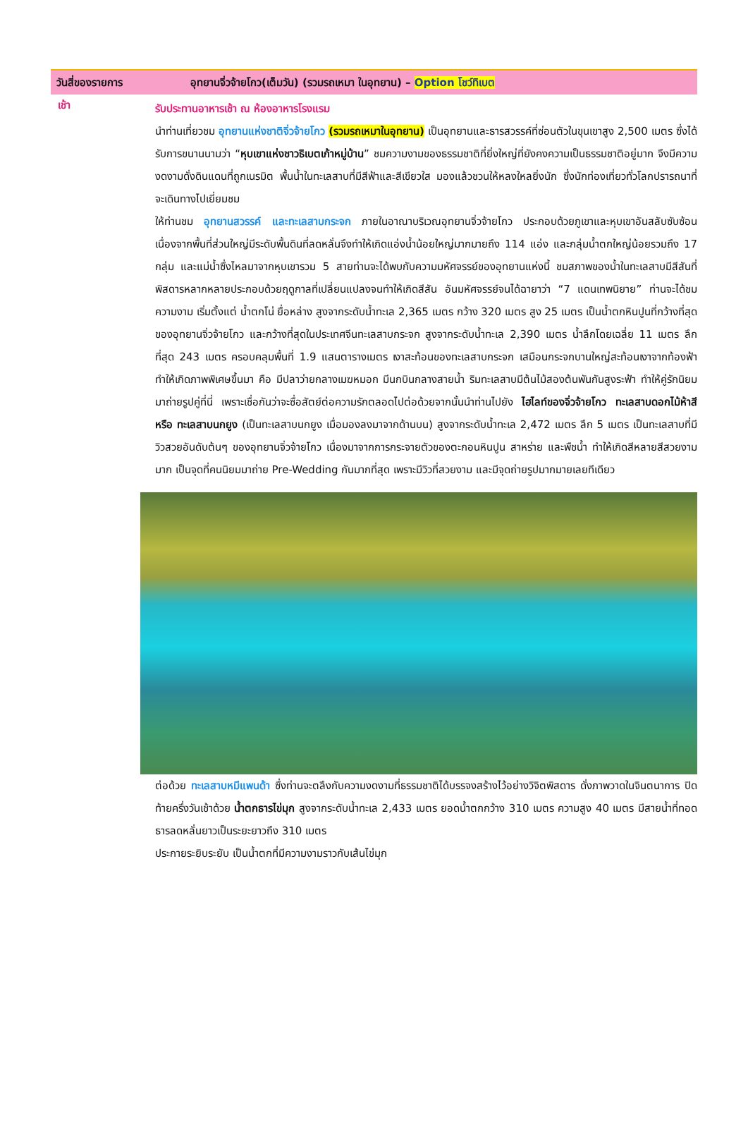วันสี่ของรายการ อุทยานจิ่วจ้ายโกว(เต็มวัน) (รวมรถเหมา ในอุทยาน) – Option โชว์ทิเบต
เช้า
รับประทานอาหารเช้า ณ ห้องอาหารโรงแรม
นำท่านเที่ยวชม อุทยานแห่งชาติจิ่วจ้ายโกว (รวมรถเหมาในอุทยาน) เป็นอุทยานและธารสวรรค์ที่ซ่อนตัวในขุนเขาสูง 2,500 เมตร ซึ่งได้รับการขนานนามว่า “หุบเขาแห่งชาวธิเบตเก้าหมู่บ้าน” ชมความงามของธรรมชาติที่ยิ่งใหญ่ที่ยังคงความเป็นธรรมชาติอยู่มาก จึงมีความงดงามดั่งดินแดนที่ถูกเนรมิต พื้นน้ำในทะเลสาบที่มีสีฟ้าและสีเขียวใส มองแล้วชวนให้หลงใหลยิ่งนัก ซึ่งนักท่องเที่ยวทั่วโลกปรารถนาที่จะเดินทางไปเยี่ยมชม
ให้ท่านชม อุทยานสวรรค์ และทะเลสาบกระจก ภายในอาณาบริเวณอุทยานจิ่วจ้ายโกว ประกอบด้วยภูเขาและหุบเขาอันสลับซับซ้อน เนื่องจากพื้นที่ส่วนใหญ่มีระดับพื้นดินที่ลดหลั่นจึงทำให้เกิดแอ่งน้ำน้อยใหญ่มากมายถึง 114 แอ่ง และกลุ่มน้ำตกใหญ่น้อยรวมถึง 17 กลุ่ม และแม่น้ำซึ่งไหลมาจากหุบเขารวม 5 สายท่านจะได้พบกับความมหัศจรรย์ของอุทยานแห่งนี้ ชมสภาพของน้ำในทะเลสาบมีสีสันที่พิสดารหลากหลายประกอบด้วยฤดูกาลที่เปลี่ยนแปลงจนทำให้เกิดสีสัน อันมหัศจรรย์จนได้ฉายาว่า “7 แดนเทพนิยาย” ท่านจะได้ชมความงาม เริ่มตั้งแต่ น้ำตกโน่ ยื่อหล่าง สูงจากระดับน้ำทะเล 2,365 เมตร กว้าง 320 เมตร สูง 25 เมตร เป็นน้ำตกหินปูนที่กว้างที่สุดของอุทยานจิ่วจ้ายโกว และกว้างที่สุดในประเทศจีนทะเลสาบกระจก สูงจากระดับน้ำทะเล 2,390 เมตร น้ำลึกโดยเฉลี่ย 11 เมตร ลึกที่สุด 243 เมตร ครอบคลุมพื้นที่ 1.9 แสนตารางเมตร เงาสะท้อนของทะเลสาบกระจก เสมือนกระจกบานใหญ่สะท้อนเงาจากท้องฟ้า ทำให้เกิดภาพพิเศษขึ้นมา คือ มีปลาว่ายกลางเมฆหมอก มีนกบินกลางสายน้ำ ริมทะเลสาบมีต้นไม้สองต้นพันกันสูงระฟ้า ทำให้คู่รักนิยมมาถ่ายรูปคู่ที่นี่ เพราะเชื่อกันว่าจะซื่อสัตย์ต่อความรักตลอดไปต่อด้วยจากนั้นนำท่านไปยัง ไฮไลท์ของจิ่วจ้ายโกว ทะเลสาบดอกไม้ห้าสี หรือ ทะเลสาบนกยูง (เป็นทะเลสาบนกยูง เมื่อมองลงมาจากด้านบน) สูงจากระดับน้ำทะเล 2,472 เมตร ลึก 5 เมตร เป็นทะเลสาบที่มีวิวสวยอันดับต้นๆ ของอุทยานจิ่วจ้ายโกว เนื่องมาจากการกระจายตัวของตะกอนหินปูน สาหร่าย และพืชน้ำ ทำให้เกิดสีหลายสีสวยงามมาก เป็นจุดที่คนนิยมมาถ่าย Pre-Wedding กันมากที่สุด เพราะมีวิวที่สวยงาม และมีจุดถ่ายรูปมากมายเลยทีเดียว
ต่อด้วย ทะเลสาบหมีแพนด้า ซึ่งท่านจะตลึงกับความงดงามที่ธรรมชาติได้บรรจงสร้างไว้อย่างวิจิตพิสดาร ดั่งภาพวาดในจินตนาการ ปิดท้ายครึ่งวันเช้าด้วย น้ำตกธารไข่มุก สูงจากระดับน้ำทะเล 2,433 เมตร ยอดน้ำตกกว้าง 310 เมตร ความสูง 40 เมตร มีสายน้ำที่ทอดธารลดหลั่นยาวเป็นระยะยาวถึง 310 เมตร
ประกายระยิบระยับ เป็นน้ำตกที่มีความงามราวกับเส้นไข่มุก